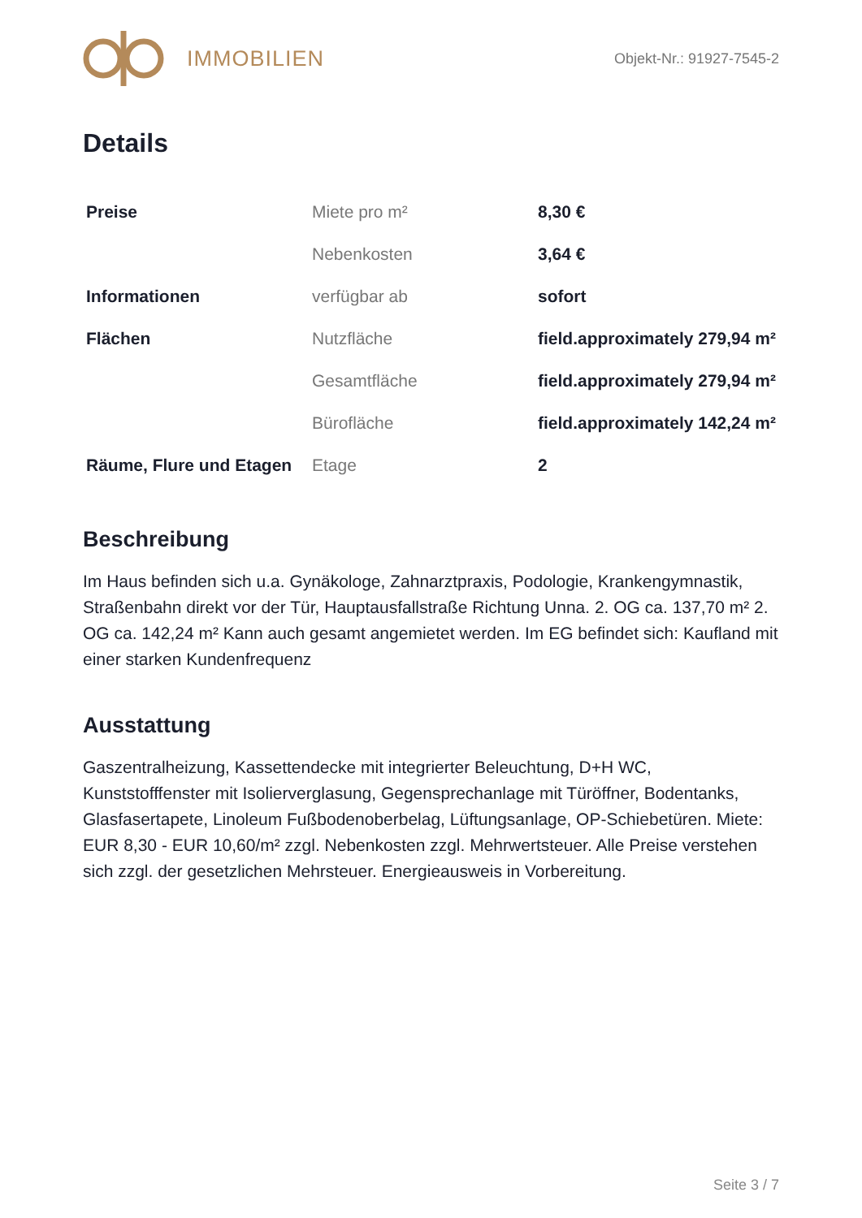IMMOBILIEN
Objekt-Nr.: 91927-7545-2
Details
| Preise | Miete pro m² | 8,30 € |
| | Nebenkosten | 3,64 € |
| Informationen | verfügbar ab | sofort |
| Flächen | Nutzfläche | field.approximately 279,94 m² |
| | Gesamtfläche | field.approximately 279,94 m² |
| | Bürofläche | field.approximately 142,24 m² |
| Räume, Flure und Etagen | Etage | 2 |
Beschreibung
Im Haus befinden sich u.a. Gynäkologe, Zahnarztpraxis, Podologie, Krankengymnastik, Straßenbahn direkt vor der Tür, Hauptausfallstraße Richtung Unna. 2. OG ca. 137,70 m² 2. OG ca. 142,24 m² Kann auch gesamt angemietet werden. Im EG befindet sich: Kaufland mit einer starken Kundenfrequenz
Ausstattung
Gaszentralheizung, Kassettendecke mit integrierter Beleuchtung, D+H WC, Kunststofffenster mit Isolierverglasung, Gegensprechanlage mit Türöffner, Bodentanks, Glasfasertapete, Linoleum Fußbodenoberbelag, Lüftungsanlage, OP-Schiebetüren. Miete: EUR 8,30 - EUR 10,60/m² zzgl. Nebenkosten zzgl. Mehrwertsteuer. Alle Preise verstehen sich zzgl. der gesetzlichen Mehrsteuer. Energieausweis in Vorbereitung.
Seite 3 / 7